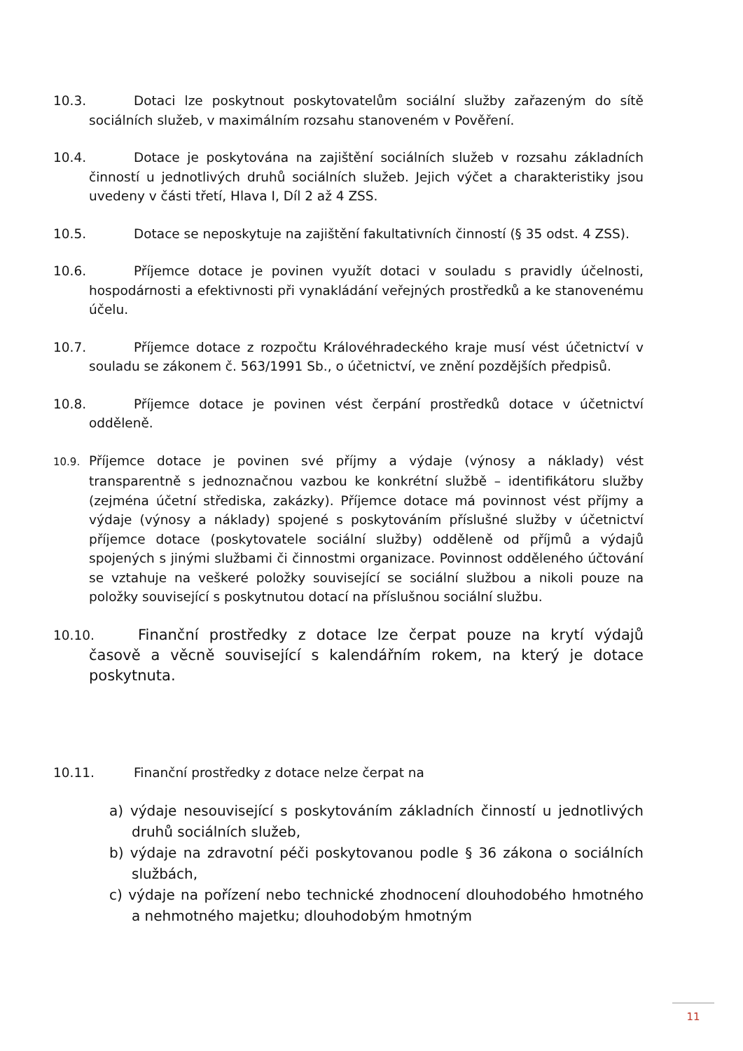10.3. Dotaci lze poskytnout poskytovatelům sociální služby zařazeným do sítě sociálních služeb, v maximálním rozsahu stanoveném v Pověření.
10.4. Dotace je poskytována na zajištění sociálních služeb v rozsahu základních činností u jednotlivých druhů sociálních služeb. Jejich výčet a charakteristiky jsou uvedeny v části třetí, Hlava I, Díl 2 až 4 ZSS.
10.5. Dotace se neposkytuje na zajištění fakultativních činností (§ 35 odst. 4 ZSS).
10.6. Příjemce dotace je povinen využít dotaci v souladu s pravidly účelnosti, hospodárnosti a efektivnosti při vynakládání veřejných prostředků a ke stanovenému účelu.
10.7. Příjemce dotace z rozpočtu Královéhradeckého kraje musí vést účetnictví v souladu se zákonem č. 563/1991 Sb., o účetnictví, ve znění pozdějších předpisů.
10.8. Příjemce dotace je povinen vést čerpání prostředků dotace v účetnictví odděleně.
10.9. Příjemce dotace je povinen své příjmy a výdaje (výnosy a náklady) vést transparentně s jednoznačnou vazbou ke konkrétní službě – identifikátoru služby (zejména účetní střediska, zakázky). Příjemce dotace má povinnost vést příjmy a výdaje (výnosy a náklady) spojené s poskytováním příslušné služby v účetnictví příjemce dotace (poskytovatele sociální služby) odděleně od příjmů a výdajů spojených s jinými službami či činnostmi organizace. Povinnost odděleného účtování se vztahuje na veškeré položky související se sociální službou a nikoli pouze na položky související s poskytnutou dotací na příslušnou sociální službu.
10.10. Finanční prostředky z dotace lze čerpat pouze na krytí výdajů časově a věcně související s kalendářním rokem, na který je dotace poskytnuta.
10.11. Finanční prostředky z dotace nelze čerpat na
a) výdaje nesouvisející s poskytováním základních činností u jednotlivých druhů sociálních služeb,
b) výdaje na zdravotní péči poskytovanou podle § 36 zákona o sociálních službách,
c) výdaje na pořízení nebo technické zhodnocení dlouhodobého hmotného a nehmotného majetku; dlouhodobým hmotným
11